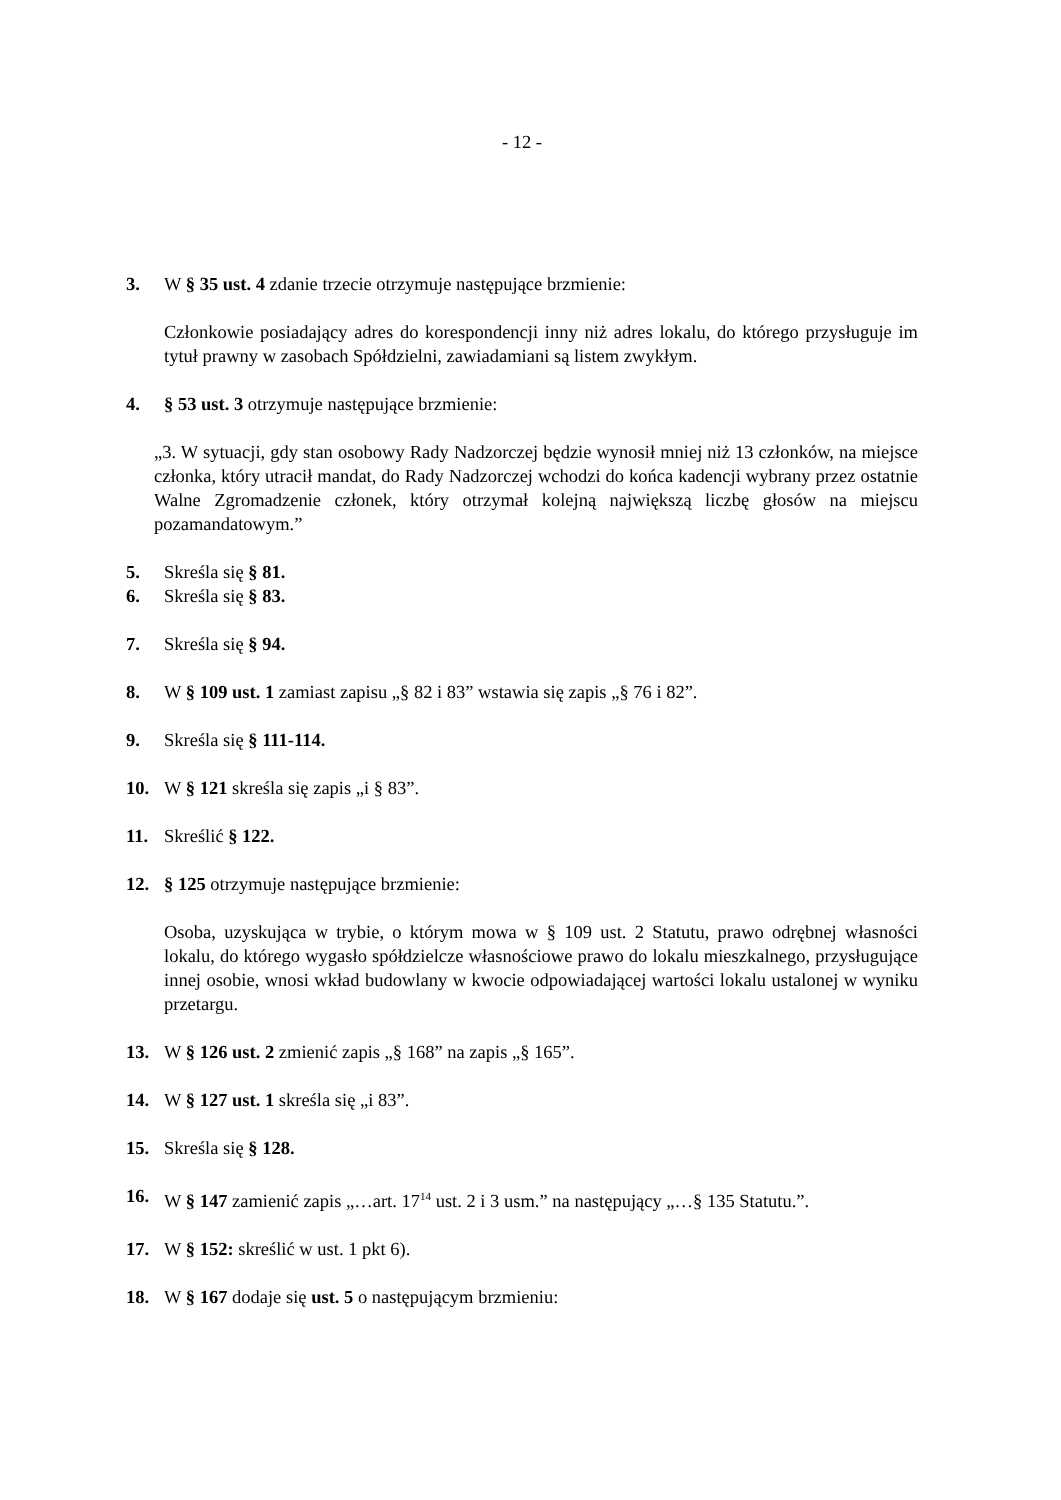- 12 -
3. W § 35 ust. 4 zdanie trzecie otrzymuje następujące brzmienie:
Członkowie posiadający adres do korespondencji inny niż adres lokalu, do którego przysługuje im tytuł prawny w zasobach Spółdzielni, zawiadamiani są listem zwykłym.
4. § 53 ust. 3 otrzymuje następujące brzmienie:
„3. W sytuacji, gdy stan osobowy Rady Nadzorczej będzie wynosił mniej niż 13 członków, na miejsce członka, który utracił mandat, do Rady Nadzorczej wchodzi do końca kadencji wybrany przez ostatnie Walne Zgromadzenie członek, który otrzymał kolejną największą liczbę głosów na miejscu pozamandatowym.”
5. Skreśla się § 81.
6. Skreśla się § 83.
7. Skreśla się § 94.
8. W § 109 ust. 1 zamiast zapisu „§ 82 i 83” wstawia się zapis „§ 76 i 82”.
9. Skreśla się § 111-114.
10. W § 121 skreśla się zapis „i § 83”.
11. Skreślić § 122.
12. § 125 otrzymuje następujące brzmienie:
Osoba, uzyskująca w trybie, o którym mowa w § 109 ust. 2 Statutu, prawo odrębnej własności lokalu, do którego wygasło spółdzielcze własnościowe prawo do lokalu mieszkalnego, przysługujące innej osobie, wnosi wkład budowlany w kwocie odpowiadającej wartości lokalu ustalonej w wyniku przetargu.
13. W § 126 ust. 2 zmienić zapis „§ 168” na zapis „§ 165”.
14. W § 127 ust. 1 skreśla się „i 83”.
15. Skreśla się § 128.
16. W § 147 zamienić zapis „…art. 17<sup>14</sup> ust. 2 i 3 usm.” na następujący „…§ 135 Statutu.”.
17. W § 152: skreślić w ust. 1 pkt 6).
18. W § 167 dodaje się ust. 5 o następującym brzmieniu: